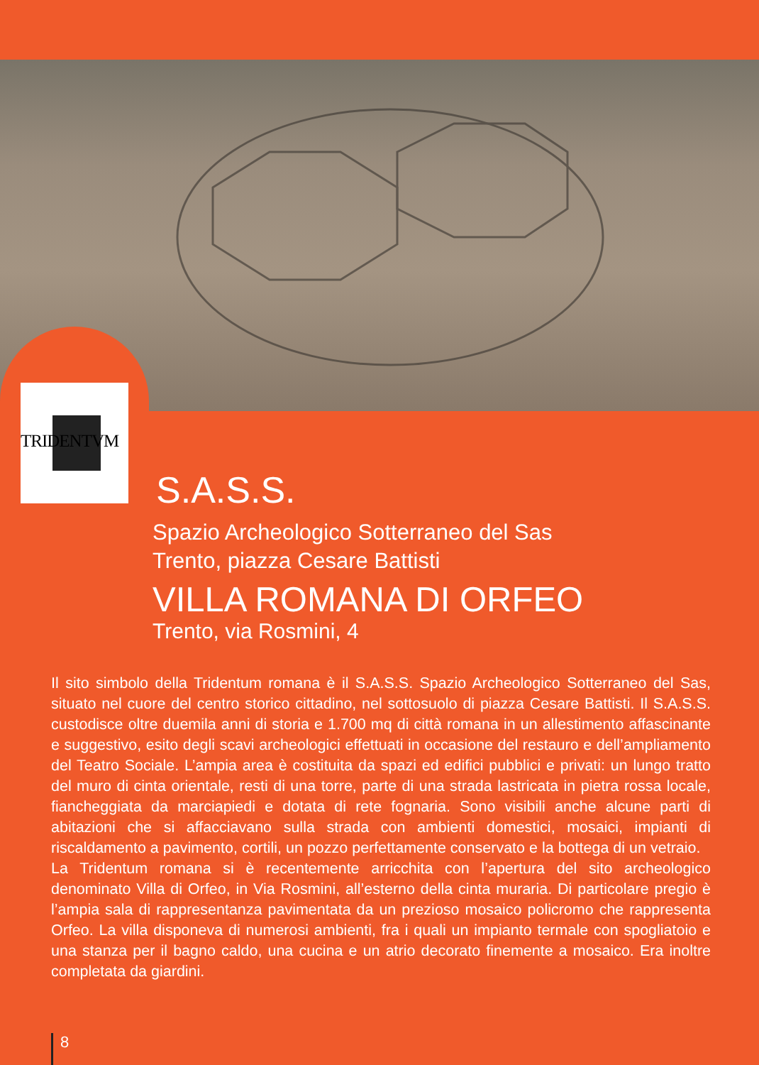TRIDENTVM
S.A.S.S.
Spazio Archeologico Sotterraneo del Sas
Trento, piazza Cesare Battisti
VILLA ROMANA DI ORFEO
Trento, via Rosmini, 4
Il sito simbolo della Tridentum romana è il S.A.S.S. Spazio Archeologico Sotterraneo del Sas, situato nel cuore del centro storico cittadino, nel sottosuolo di piazza Cesare Battisti. Il S.A.S.S. custodisce oltre duemila anni di storia e 1.700 mq di città romana in un allestimento affascinante e suggestivo, esito degli scavi archeologici effettuati in occasione del restauro e dell’ampliamento del Teatro Sociale. L’ampia area è costituita da spazi ed edifici pubblici e privati: un lungo tratto del muro di cinta orientale, resti di una torre, parte di una strada lastricata in pietra rossa locale, fiancheggiata da marciapiedi e dotata di rete fognaria. Sono visibili anche alcune parti di abitazioni che si affacciavano sulla strada con ambienti domestici, mosaici, impianti di riscaldamento a pavimento, cortili, un pozzo perfettamente conservato e la bottega di un vetraio.
La Tridentum romana si è recentemente arricchita con l’apertura del sito archeologico denominato Villa di Orfeo, in Via Rosmini, all’esterno della cinta muraria. Di particolare pregio è l’ampia sala di rappresentanza pavimentata da un prezioso mosaico policromo che rappresenta Orfeo. La villa disponeva di numerosi ambienti, fra i quali un impianto termale con spogliatoio e una stanza per il bagno caldo, una cucina e un atrio decorato finemente a mosaico. Era inoltre completata da giardini.
8